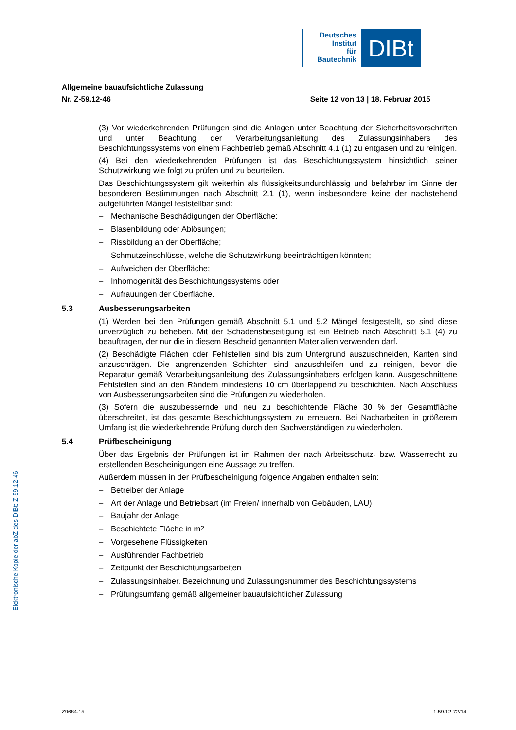Deutsches
Institut
für
Bautechnik
DIBt
Allgemeine bauaufsichtliche Zulassung
Nr. Z-59.12-46 Seite 12 von 13 | 18. Februar 2015
(3) Vor wiederkehrenden Prüfungen sind die Anlagen unter Beachtung der Sicherheits­vorschriften und unter Beachtung der Verarbeitungsanleitung des Zulassungsinhabers des Beschichtungssystems von einem Fachbetrieb gemäß Abschnitt 4.1 (1) zu entgasen und zu reinigen.
(4) Bei den wiederkehrenden Prüfungen ist das Beschichtungssystem hinsichtlich seiner Schutzwirkung wie folgt zu prüfen und zu beurteilen.
Das Beschichtungssystem gilt weiterhin als flüssigkeitsundurchlässig und befahrbar im Sinne der besonderen Bestimmungen nach Abschnitt 2.1 (1), wenn insbesondere keine der nachstehend aufgeführten Mängel feststellbar sind:
– Mechanische Beschädigungen der Oberfläche;
– Blasenbildung oder Ablösungen;
– Rissbildung an der Oberfläche;
– Schmutzeinschlüsse, welche die Schutzwirkung beeinträchtigen könnten;
– Aufweichen der Oberfläche;
– Inhomogenität des Beschichtungssystems oder
– Aufrauungen der Oberfläche.
5.3 Ausbesserungsarbeiten
(1) Werden bei den Prüfungen gemäß Abschnitt 5.1 und 5.2 Mängel festgestellt, so sind diese unverzüglich zu beheben. Mit der Schadensbeseitigung ist ein Betrieb nach Abschnitt 5.1 (4) zu beauftragen, der nur die in diesem Bescheid genannten Materialien verwenden darf.
(2) Beschädigte Flächen oder Fehlstellen sind bis zum Untergrund auszuschneiden, Kanten sind anzuschrägen. Die angrenzenden Schichten sind anzuschleifen und zu reinigen, bevor die Reparatur gemäß Verarbeitungsanleitung des Zulassungsinhabers erfolgen kann. Ausgeschnittene Fehlstellen sind an den Rändern mindestens 10 cm überlappend zu beschichten. Nach Abschluss von Ausbesserungsarbeiten sind die Prüfungen zu wiederholen.
(3) Sofern die auszubessernde und neu zu beschichtende Fläche 30 % der Gesamtfläche überschreitet, ist das gesamte Beschichtungssystem zu erneuern. Bei Nacharbeiten in größerem Umfang ist die wiederkehrende Prüfung durch den Sachverständigen zu wiederholen.
5.4 Prüfbescheinigung
Über das Ergebnis der Prüfungen ist im Rahmen der nach Arbeitsschutz- bzw. Wasserrecht zu erstellenden Bescheinigungen eine Aussage zu treffen.
Außerdem müssen in der Prüfbescheinigung folgende Angaben enthalten sein:
– Betreiber der Anlage
– Art der Anlage und Betriebsart (im Freien/ innerhalb von Gebäuden, LAU)
– Baujahr der Anlage
– Beschichtete Fläche in m<sup>2</sup>
– Vorgesehene Flüssigkeiten
– Ausführender Fachbetrieb
– Zeitpunkt der Beschichtungsarbeiten
– Zulassungsinhaber, Bezeichnung und Zulassungsnummer des Beschichtungssystems
– Prüfungsumfang gemäß allgemeiner bauaufsichtlicher Zulassung
Elektronische Kopie der abZ des DIBt: Z-59.12-46
Z9684.15 1.59.12-72/14